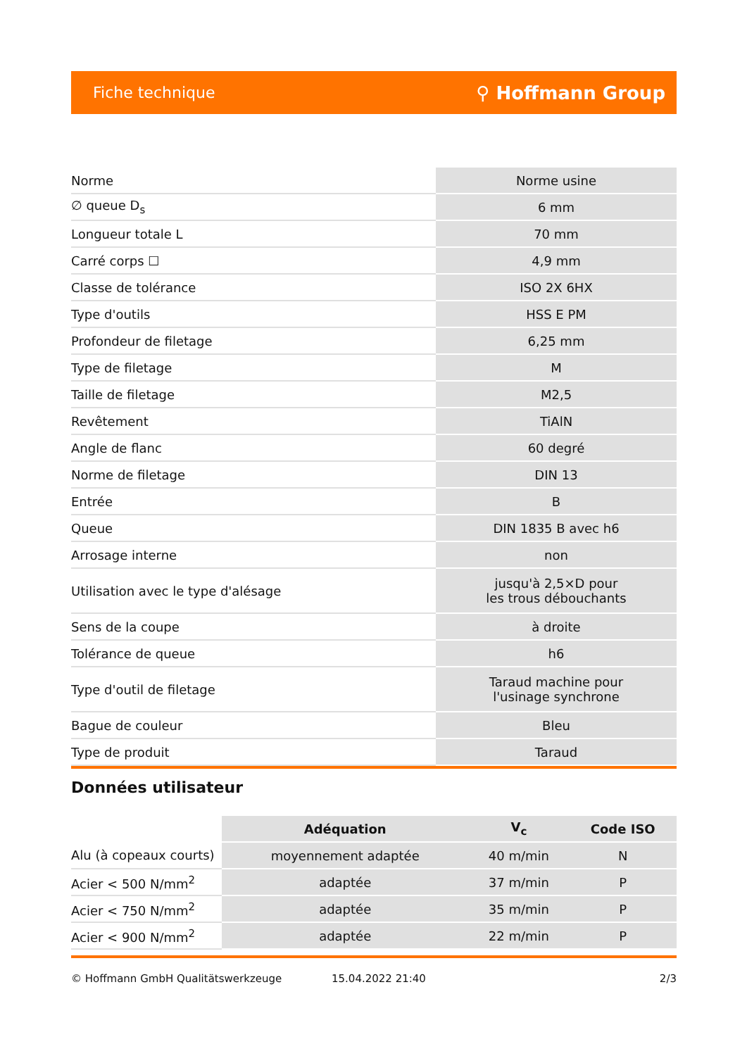Fiche technique ⚲ Hoffmann Group
| Norme | Norme usine |
| ∅ queue D<sub>s</sub> | 6 mm |
| Longueur totale L | 70 mm |
| Carré corps ☐ | 4,9 mm |
| Classe de tolérance | ISO 2X 6HX |
| Type d'outils | HSS E PM |
| Profondeur de filetage | 6,25 mm |
| Type de filetage | M |
| Taille de filetage | M2,5 |
| Revêtement | TiAlN |
| Angle de flanc | 60 degré |
| Norme de filetage | DIN 13 |
| Entrée | B |
| Queue | DIN 1835 B avec h6 |
| Arrosage interne | non |
| Utilisation avec le type d'alésage | jusqu'à 2,5×D pour les trous débouchants |
| Sens de la coupe | à droite |
| Tolérance de queue | h6 |
| Type d'outil de filetage | Taraud machine pour l'usinage synchrone |
| Bague de couleur | Bleu |
| Type de produit | Taraud |
Données utilisateur
| | Adéquation | V<sub>c</sub> | Code ISO |
| --- | --- | --- | --- |
| Alu (à copeaux courts) | moyennement adaptée | 40 m/min | N |
| Acier < 500 N/mm<sup>2</sup> | adaptée | 37 m/min | P |
| Acier < 750 N/mm<sup>2</sup> | adaptée | 35 m/min | P |
| Acier < 900 N/mm<sup>2</sup> | adaptée | 22 m/min | P |
© Hoffmann GmbH Qualitätswerkzeuge 15.04.2022 21:40 2/3